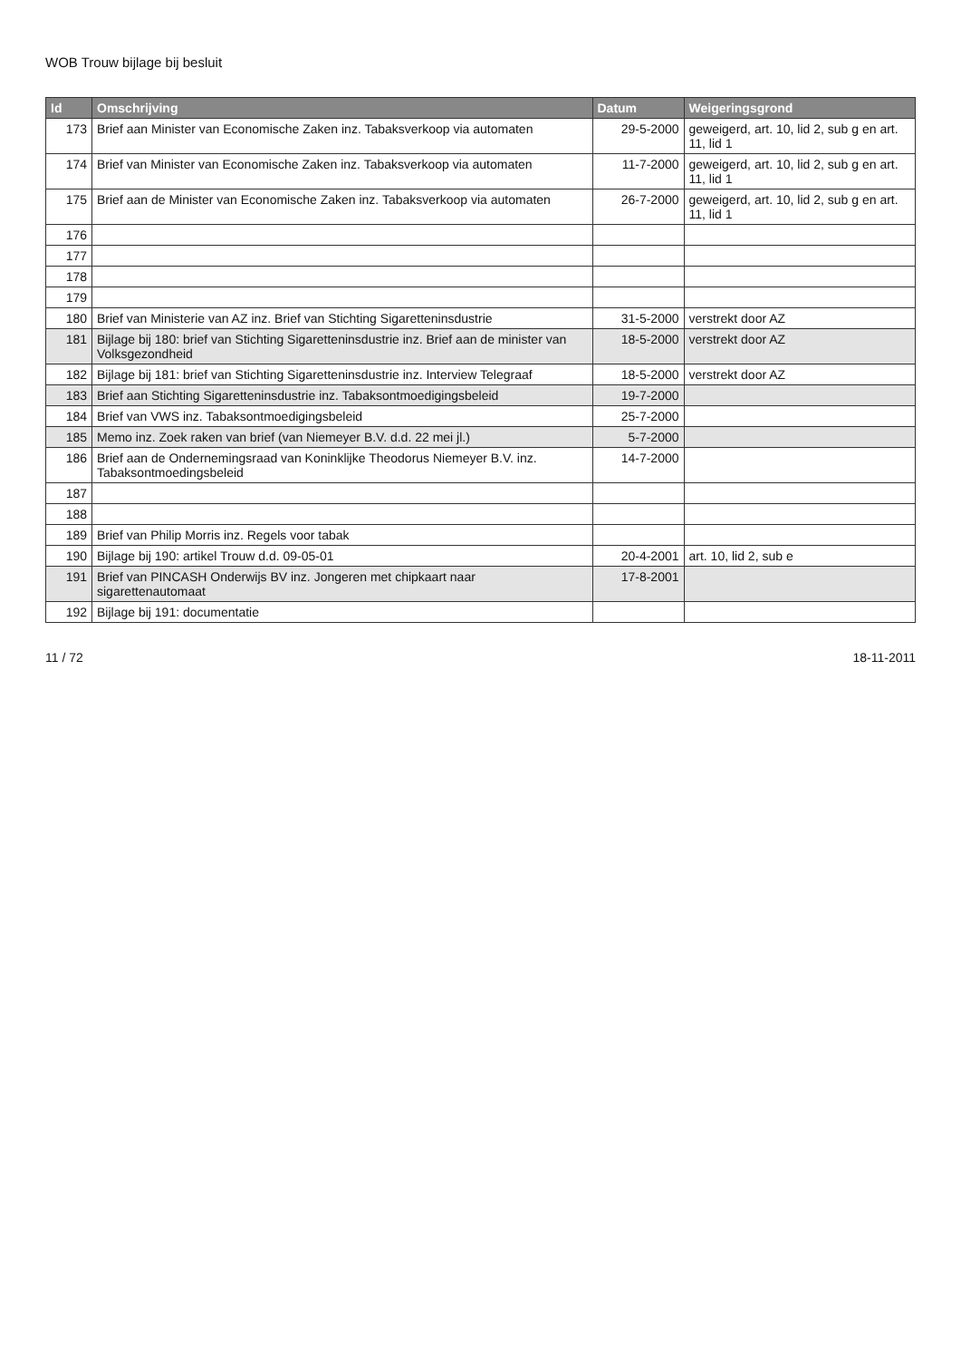WOB Trouw bijlage bij besluit
| Id | Omschrijving | Datum | Weigeringsgrond |
| --- | --- | --- | --- |
| 173 | Brief aan Minister van Economische Zaken inz. Tabaksverkoop via automaten | 29-5-2000 | geweigerd, art. 10, lid 2, sub g en art. 11, lid 1 |
| 174 | Brief van Minister van Economische Zaken inz. Tabaksverkoop via automaten | 11-7-2000 | geweigerd, art. 10, lid 2, sub g en art. 11, lid 1 |
| 175 | Brief aan de Minister van Economische Zaken inz. Tabaksverkoop via automaten | 26-7-2000 | geweigerd, art. 10, lid 2, sub g en art. 11, lid 1 |
| 176 | | | |
| 177 | | | |
| 178 | | | |
| 179 | | | |
| 180 | Brief van Ministerie van AZ inz. Brief van Stichting Sigaretteninsdustrie | 31-5-2000 | verstrekt door AZ |
| 181 | Bijlage bij 180: brief van Stichting Sigaretteninsdustrie inz. Brief aan de minister van Volksgezondheid | 18-5-2000 | verstrekt door AZ |
| 182 | Bijlage bij 181: brief van Stichting Sigaretteninsdustrie inz. Interview Telegraaf | 18-5-2000 | verstrekt door AZ |
| 183 | Brief aan Stichting Sigaretteninsdustrie inz. Tabaksontmoedigingsbeleid | 19-7-2000 | |
| 184 | Brief van VWS inz. Tabaksontmoedigingsbeleid | 25-7-2000 | |
| 185 | Memo inz. Zoek raken van brief (van Niemeyer B.V. d.d. 22 mei jl.) | 5-7-2000 | |
| 186 | Brief aan de Ondernemingsraad van Koninklijke Theodorus Niemeyer B.V. inz. Tabaksontmoedingsbeleid | 14-7-2000 | |
| 187 | | | |
| 188 | | | |
| 189 | Brief van Philip Morris inz. Regels voor tabak | | |
| 190 | Bijlage bij 190: artikel Trouw d.d. 09-05-01 | 20-4-2001 | art. 10, lid 2, sub e |
| 191 | Brief van PINCASH Onderwijs BV inz. Jongeren met chipkaart naar sigarettenautomaat | 17-8-2001 | |
| 192 | Bijlage bij 191: documentatie | | |
11 / 72 18-11-2011